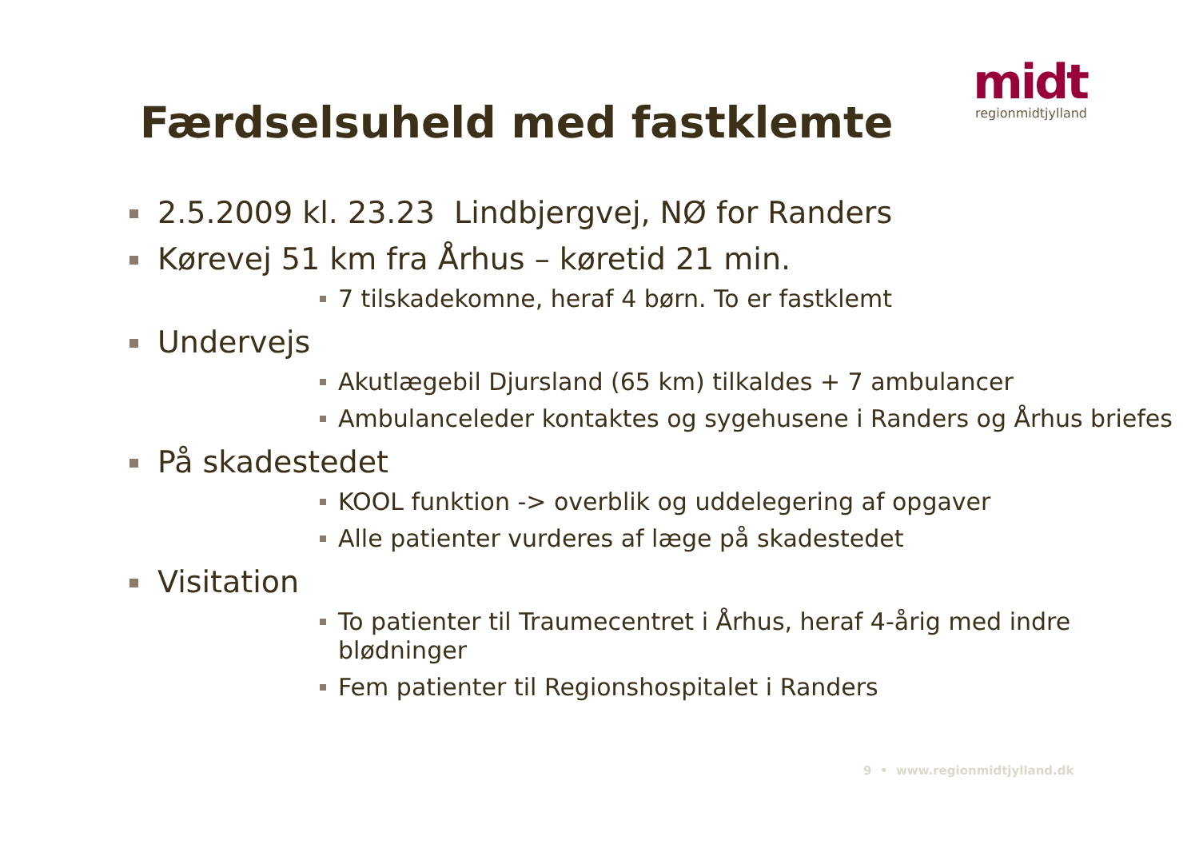midt
regionmidtjylland
Færdselsuheld med fastklemte
2.5.2009 kl. 23.23 Lindbjergvej, NØ for Randers
Kørevej 51 km fra Århus – køretid 21 min.
7 tilskadekomne, heraf 4 børn. To er fastklemt
Undervejs
Akutlægebil Djursland (65 km) tilkaldes + 7 ambulancer
Ambulanceleder kontaktes og sygehusene i Randers og Århus briefes
På skadestedet
KOOL funktion -> overblik og uddelegering af opgaver
Alle patienter vurderes af læge på skadestedet
Visitation
To patienter til Traumecentret i Århus, heraf 4-årig med indre blødninger
Fem patienter til Regionshospitalet i Randers
9 • www.regionmidtjylland.dk